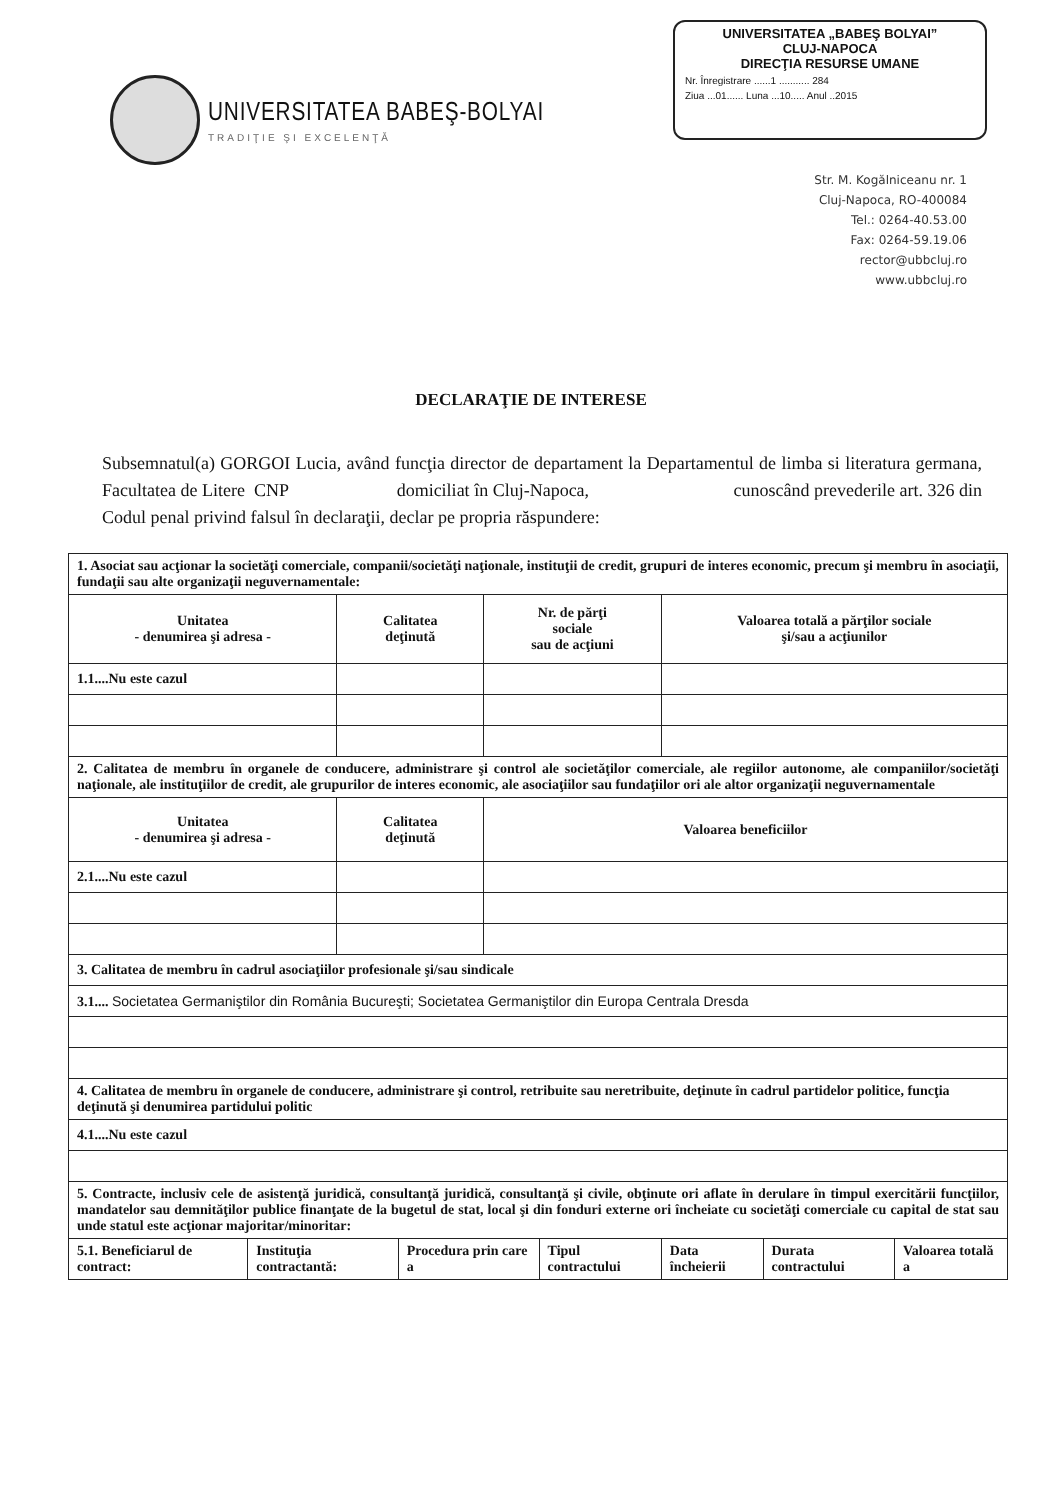UNIVERSITATEA BABEŞ-BOLYAI
TRADIŢIE ŞI EXCELENŢĂ
UNIVERSITATEA „BABEŞ BOLYAI”
CLUJ-NAPOCA
DIRECŢIA RESURSE UMANE
Nr. Înregistrare ......1 ........... 284
Ziua ...01...... Luna ...10..... Anul ..2015
Str. M. Kogălniceanu nr. 1
Cluj-Napoca, RO-400084
Tel.: 0264-40.53.00
Fax: 0264-59.19.06
rector@ubbcluj.ro
www.ubbcluj.ro
DECLARAŢIE DE INTERESE
Subsemnatul(a) GORGOI Lucia, având funcţia director de departament la Departamentul de limba si literatura germana, Facultatea de Litere CNP domiciliat în Cluj-Napoca, cunoscând prevederile art. 326 din Codul penal privind falsul în declaraţii, declar pe propria răspundere:
| 1. Asociat sau acţionar la societăţi comerciale, companii/societăţi naţionale, instituţii de credit, grupuri de interes economic, precum şi membru în asociaţii, fundaţii sau alte organizaţii neguvernamentale: | | | |
| Unitatea - denumirea şi adresa - | Calitatea deţinută | Nr. de părţi sociale sau de acţiuni | Valoarea totală a părţilor sociale şi/sau a acţiunilor |
| 1.1....Nu este cazul | | | |
| 2. Calitatea de membru în organele de conducere, administrare şi control ale societăţilor comerciale, ale regiilor autonome, ale companiilor/societăţi naţionale, ale instituţiilor de credit, ale grupurilor de interes economic, ale asociaţiilor sau fundaţiilor ori ale altor organizaţii neguvernamentale | | | |
| Unitatea - denumirea şi adresa - | Calitatea deţinută | Valoarea beneficiilor | |
| 2.1....Nu este cazul | | | |
| 3. Calitatea de membru în cadrul asociaţiilor profesionale şi/sau sindicale | | | |
| 3.1.... Societatea Germaniştilor din România Bucureşti; Societatea Germaniştilor din Europa Centrala Dresda | | | |
| 4. Calitatea de membru în organele de conducere, administrare şi control, retribuite sau neretribuite, deţinute în cadrul partidelor politice, funcţia deţinută şi denumirea partidului politic | | | |
| 4.1....Nu este cazul | | | |
| 5. Contracte, inclusiv cele de asistenţă juridică, consultanţă juridică, consultanţă şi civile, obţinute ori aflate în derulare în timpul exercitării funcţiilor, mandatelor sau demnităţilor publice finanţate de la bugetul de stat, local şi din fonduri externe ori încheiate cu societăţi comerciale cu capital de stat sau unde statul este acţionar majoritar/minoritar: | | | |
| 5.1. Beneficiarul de contract: | Instituţia contractantă: | Procedura prin care a | Tipul contractului | Data încheierii | Durata contractului | Valoarea totală a |